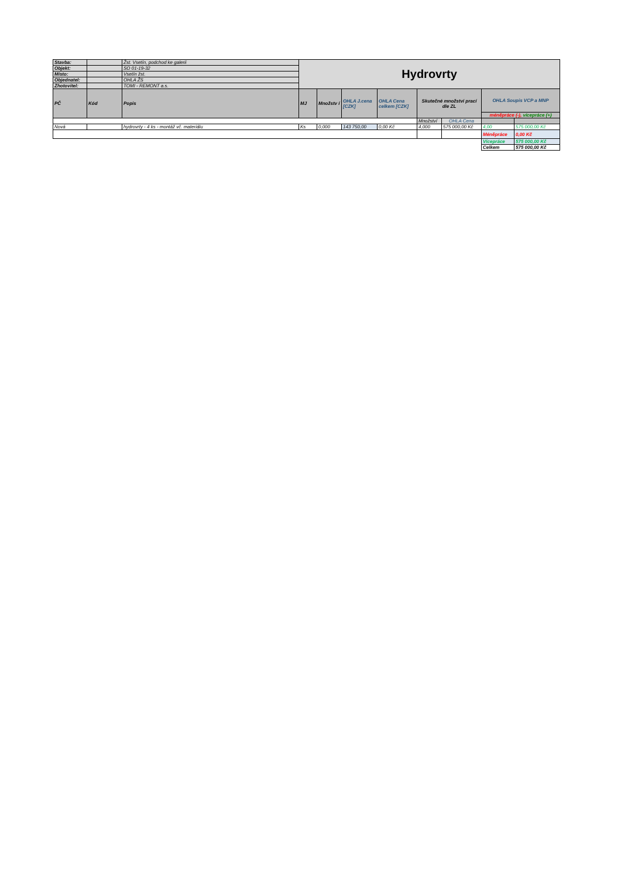| Stavba: | | Žst. Vsetín, podchod ke galerii | Hydrovrty | | | | | | | |
| Objekt: | | SO 01-19-32 | | | | | | | | |
| Místo: | | Vsetín žst. | | | | | | | | |
| Objednatel: | | OHLA ŽS | | | | | | | | |
| Zhotovitel: | | TOMI - REMONT a.s. | | | | | | | | |
| PČ | Kód | Popis | MJ | Množstv í | OHLA J.cena [CZK] | OHLA Cena celkem [CZK] | Skutečné množství prací dle ZL | | OHLA Soupis VCP a MNP | |
| | | | | | | | | | méněpráce (-), vícepráce (+) | |
| | | | | | | | Množství | OHLA Cena | | |
| Nová | | hydrovrty - 4 ks - montáž vč. materiálu | Ks | 0,000 | 143 750,00 | 0,00 Kč | 4,000 | 575 000,00 Kč | 4,00 | 575 000,00 Kč |
| | | | | | | | | | Méněpráce | 0,00 Kč |
| | | | | | | | | | Vícepráce | 575 000,00 Kč |
| | | | | | | | | | Celkem | 575 000,00 Kč |